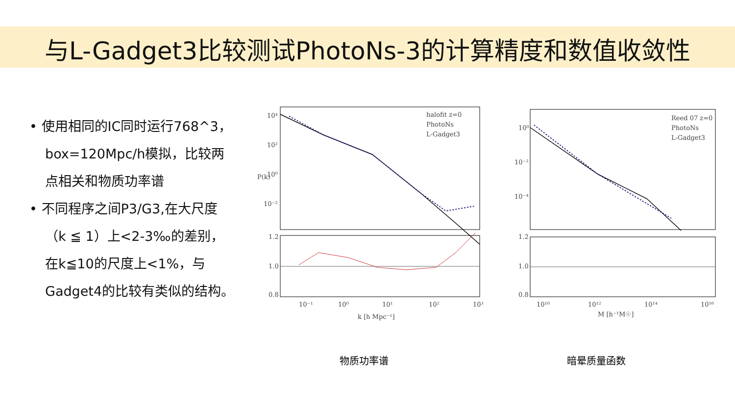与L-Gadget3比较测试PhotoNs-3的计算精度和数值收敛性
• 使用相同的IC同时运行768^3，box=120Mpc/h模拟，比较两点相关和物质功率谱
• 不同程序之间P3/G3,在大尺度（k ≦ 1）上<2-3‰的差别，在k≦10的尺度上<1%，与Gadget4的比较有类似的结构。
10⁴
10²
10⁰
10⁻²
1.2
1.0
0.8
10⁻¹
10⁰
10¹
10²
10³
k [h Mpc⁻¹]
halofit z=0
PhotoNs
L-Gadget3
P(k)
10⁰
10⁻²
10⁻⁴
1.2
1.0
0.8
10¹⁰
10¹²
10¹⁴
10¹⁶
M [h⁻¹M☉]
Reed 07 z=0
PhotoNs
L-Gadget3
物质功率谱 暗晕质量函数